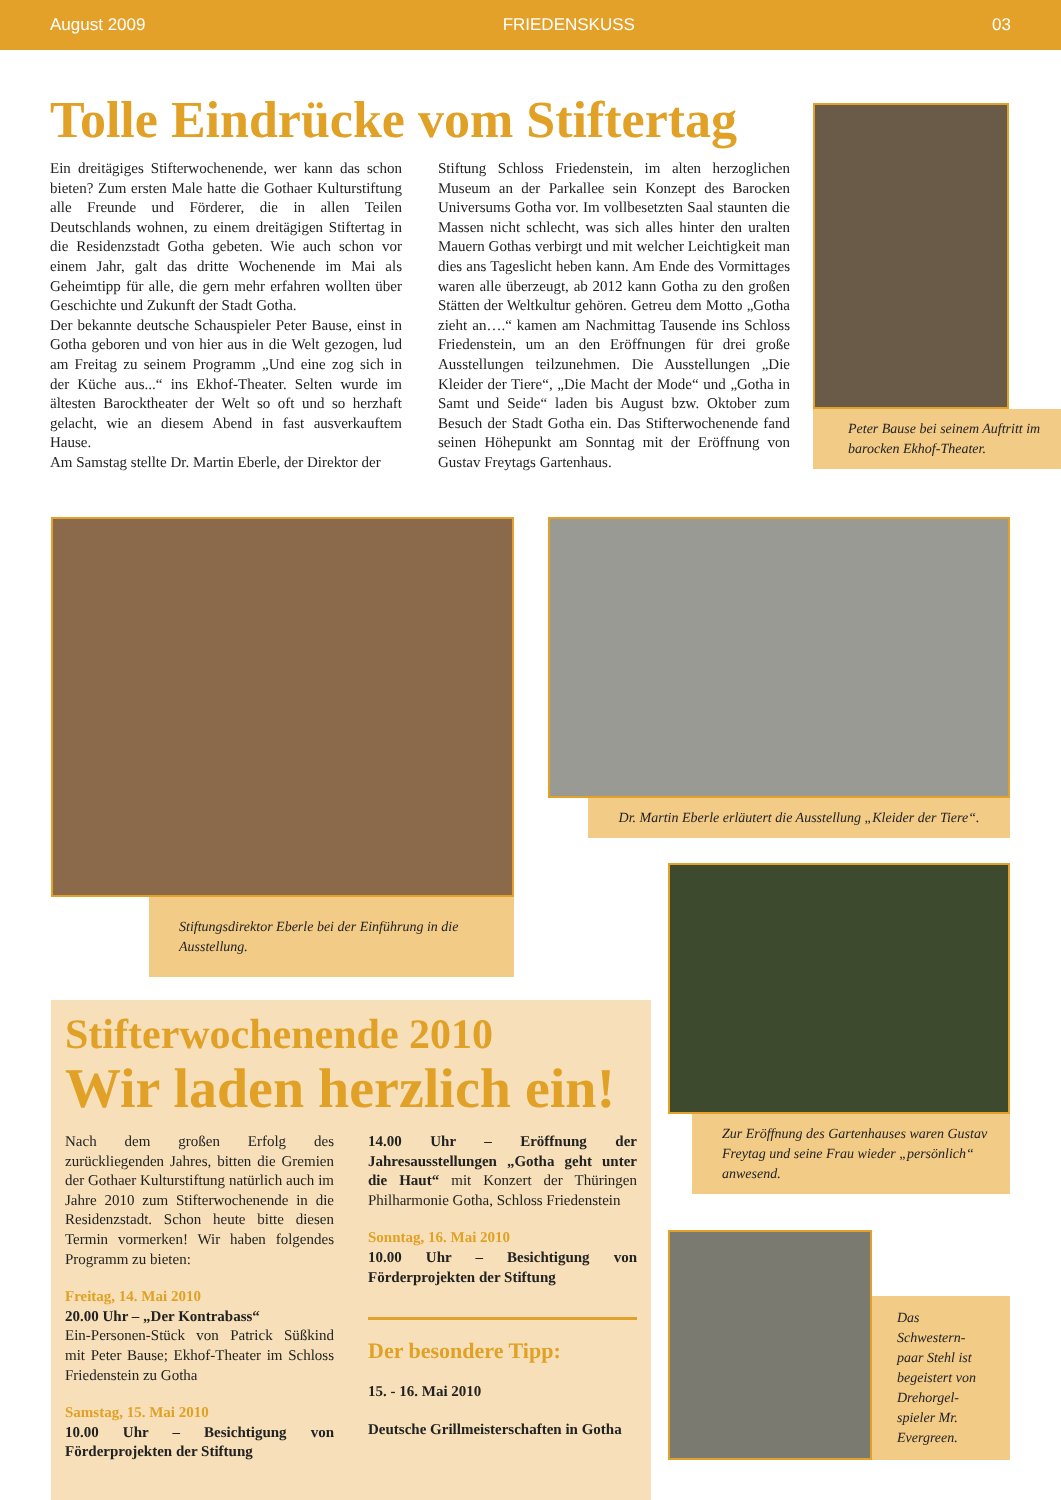August 2009 FRIEDENSKUSS 03
Tolle Eindrücke vom Stiftertag
Ein dreitägiges Stifterwochenende, wer kann das schon bieten? Zum ersten Male hatte die Gothaer Kulturstiftung alle Freunde und Förderer, die in allen Teilen Deutschlands wohnen, zu einem dreitägigen Stiftertag in die Residenzstadt Gotha gebeten. Wie auch schon vor einem Jahr, galt das dritte Wochenende im Mai als Geheimtipp für alle, die gern mehr erfahren wollten über Geschichte und Zukunft der Stadt Gotha.
Der bekannte deutsche Schauspieler Peter Bause, einst in Gotha geboren und von hier aus in die Welt gezogen, lud am Freitag zu seinem Programm „Und eine zog sich in der Küche aus...“ ins Ekhof-Theater. Selten wurde im ältesten Barocktheater der Welt so oft und so herzhaft gelacht, wie an diesem Abend in fast ausverkauftem Hause.
Am Samstag stellte Dr. Martin Eberle, der Direktor der
Stiftung Schloss Friedenstein, im alten herzoglichen Museum an der Parkallee sein Konzept des Barocken Universums Gotha vor. Im vollbesetzten Saal staunten die Massen nicht schlecht, was sich alles hinter den uralten Mauern Gothas verbirgt und mit welcher Leichtigkeit man dies ans Tageslicht heben kann. Am Ende des Vormittages waren alle überzeugt, ab 2012 kann Gotha zu den großen Stätten der Weltkultur gehören. Getreu dem Motto „Gotha zieht an….“ kamen am Nachmittag Tausende ins Schloss Friedenstein, um an den Eröffnungen für drei große Ausstellungen teilzunehmen. Die Ausstellungen „Die Kleider der Tiere“, „Die Macht der Mode“ und „Gotha in Samt und Seide“ laden bis August bzw. Oktober zum Besuch der Stadt Gotha ein. Das Stifterwochenende fand seinen Höhepunkt am Sonntag mit der Eröffnung von Gustav Freytags Gartenhaus.
Peter Bause bei seinem Auftritt im barocken Ekhof-Theater.
Stiftungsdirektor Eberle bei der Einführung in die Ausstellung.
Dr. Martin Eberle erläutert die Ausstellung „Kleider der Tiere“.
Zur Eröffnung des Gartenhauses waren Gustav Freytag und seine Frau wieder „persönlich“ anwesend.
Das Schwestern-paar Stehl ist begeistert von Drehorgel-spieler Mr. Evergreen.
Stifterwochenende 2010
Wir laden herzlich ein!
Nach dem großen Erfolg des zurückliegenden Jahres, bitten die Gremien der Gothaer Kulturstiftung natürlich auch im Jahre 2010 zum Stifterwochenende in die Residenzstadt. Schon heute bitte diesen Termin vormerken! Wir haben folgendes Programm zu bieten:
Freitag, 14. Mai 2010
20.00 Uhr – „Der Kontrabass“
Ein-Personen-Stück von Patrick Süßkind mit Peter Bause; Ekhof-Theater im Schloss Friedenstein zu Gotha
Samstag, 15. Mai 2010
10.00 Uhr – Besichtigung von Förderprojekten der Stiftung
14.00 Uhr – Eröffnung der Jahresausstellungen „Gotha geht unter die Haut“ mit Konzert der Thüringen Philharmonie Gotha, Schloss Friedenstein
Sonntag, 16. Mai 2010
10.00 Uhr – Besichtigung von Förderprojekten der Stiftung
Der besondere Tipp:
15. - 16. Mai 2010
Deutsche Grillmeisterschaften in Gotha